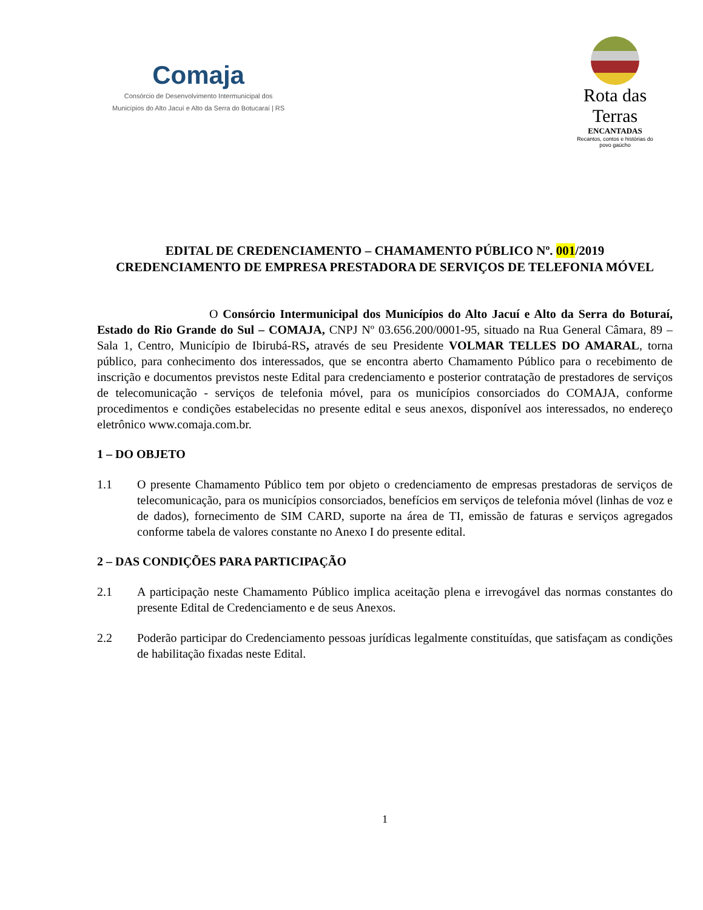Comaja
Consórcio de Desenvolvimento Intermunicipal dos
Municípios do Alto Jacuí e Alto da Serra do Botucaraí | RS
Rota das Terras
ENCANTADAS
Recantos, contos e histórias do povo gaúcho
EDITAL DE CREDENCIAMENTO – CHAMAMENTO PÚBLICO Nº. 001/2019
CREDENCIAMENTO DE EMPRESA PRESTADORA DE SERVIÇOS DE TELEFONIA MÓVEL
O Consórcio Intermunicipal dos Municípios do Alto Jacuí e Alto da Serra do Boturaí, Estado do Rio Grande do Sul – COMAJA, CNPJ Nº 03.656.200/0001-95, situado na Rua General Câmara, 89 – Sala 1, Centro, Município de Ibirubá-RS, através de seu Presidente VOLMAR TELLES DO AMARAL, torna público, para conhecimento dos interessados, que se encontra aberto Chamamento Público para o recebimento de inscrição e documentos previstos neste Edital para credenciamento e posterior contratação de prestadores de serviços de telecomunicação - serviços de telefonia móvel, para os municípios consorciados do COMAJA, conforme procedimentos e condições estabelecidas no presente edital e seus anexos, disponível aos interessados, no endereço eletrônico www.comaja.com.br.
1 – DO OBJETO
1.1 O presente Chamamento Público tem por objeto o credenciamento de empresas prestadoras de serviços de telecomunicação, para os municípios consorciados, benefícios em serviços de telefonia móvel (linhas de voz e de dados), fornecimento de SIM CARD, suporte na área de TI, emissão de faturas e serviços agregados conforme tabela de valores constante no Anexo I do presente edital.
2 – DAS CONDIÇÕES PARA PARTICIPAÇÃO
2.1 A participação neste Chamamento Público implica aceitação plena e irrevogável das normas constantes do presente Edital de Credenciamento e de seus Anexos.
2.2 Poderão participar do Credenciamento pessoas jurídicas legalmente constituídas, que satisfaçam as condições de habilitação fixadas neste Edital.
1